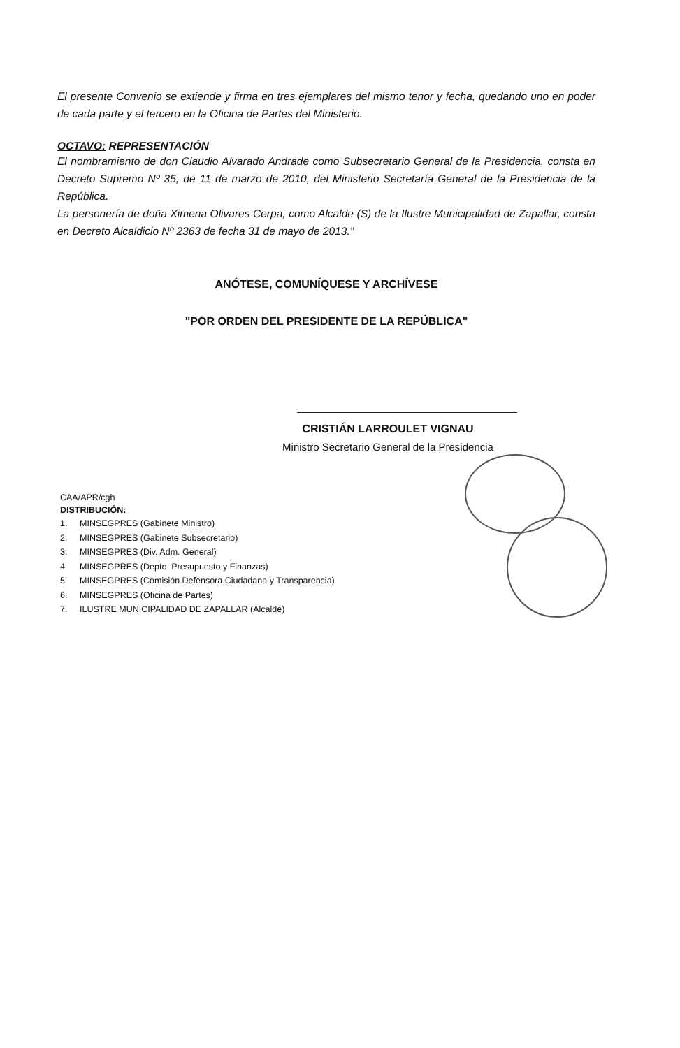El presente Convenio se extiende y firma en tres ejemplares del mismo tenor y fecha, quedando uno en poder de cada parte y el tercero en la Oficina de Partes del Ministerio.
OCTAVO: REPRESENTACIÓN
El nombramiento de don Claudio Alvarado Andrade como Subsecretario General de la Presidencia, consta en Decreto Supremo Nº 35, de 11 de marzo de 2010, del Ministerio Secretaría General de la Presidencia de la República.
La personería de doña Ximena Olivares Cerpa, como Alcalde (S) de la Ilustre Municipalidad de Zapallar, consta en Decreto Alcaldicio Nº 2363 de fecha 31 de mayo de 2013."
ANÓTESE, COMUNÍQUESE Y ARCHÍVESE
"POR ORDEN DEL PRESIDENTE DE LA REPÚBLICA"
CRISTIÁN LARROULET VIGNAU
Ministro Secretario General de la Presidencia
CAA/APR/cgh
DISTRIBUCIÓN:
1. MINSEGPRES (Gabinete Ministro)
2. MINSEGPRES (Gabinete Subsecretario)
3. MINSEGPRES (Div. Adm. General)
4. MINSEGPRES (Depto. Presupuesto y Finanzas)
5. MINSEGPRES (Comisión Defensora Ciudadana y Transparencia)
6. MINSEGPRES (Oficina de Partes)
7. ILUSTRE MUNICIPALIDAD DE ZAPALLAR (Alcalde)